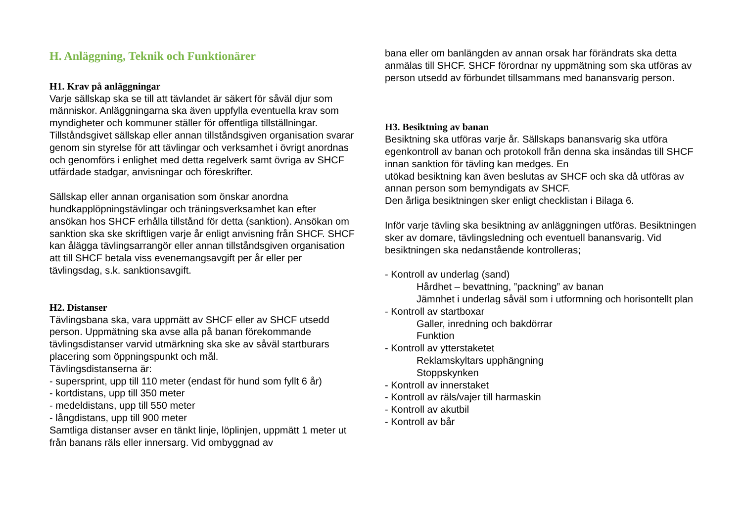H. Anläggning, Teknik och Funktionärer
H1. Krav på anläggningar
Varje sällskap ska se till att tävlandet är säkert för såväl djur som människor. Anläggningarna ska även uppfylla eventuella krav som myndigheter och kommuner ställer för offentliga tillställningar. Tillståndsgivet sällskap eller annan tillståndsgiven organisation svarar genom sin styrelse för att tävlingar och verksamhet i övrigt anordnas och genomförs i enlighet med detta regelverk samt övriga av SHCF utfärdade stadgar, anvisningar och föreskrifter.
Sällskap eller annan organisation som önskar anordna hundkapplöpningstävlingar och träningsverksamhet kan efter ansökan hos SHCF erhålla tillstånd för detta (sanktion). Ansökan om sanktion ska ske skriftligen varje år enligt anvisning från SHCF. SHCF kan ålägga tävlingsarrangör eller annan tillståndsgiven organisation att till SHCF betala viss evenemangsavgift per år eller per tävlingsdag, s.k. sanktionsavgift.
H2. Distanser
Tävlingsbana ska, vara uppmätt av SHCF eller av SHCF utsedd person. Uppmätning ska avse alla på banan förekommande tävlingsdistanser varvid utmärkning ska ske av såväl startburars placering som öppningspunkt och mål.
Tävlingsdistanserna är:
- supersprint, upp till 110 meter (endast för hund som fyllt 6 år)
- kortdistans, upp till 350 meter
- medeldistans, upp till 550 meter
- långdistans, upp till 900 meter
Samtliga distanser avser en tänkt linje, löplinjen, uppmätt 1 meter ut från banans räls eller innersarg. Vid ombyggnad av
bana eller om banlängden av annan orsak har förändrats ska detta anmälas till SHCF. SHCF förordnar ny uppmätning som ska utföras av person utsedd av förbundet tillsammans med banansvarig person.
H3. Besiktning av banan
Besiktning ska utföras varje år. Sällskaps banansvarig ska utföra egenkontroll av banan och protokoll från denna ska insändas till SHCF innan sanktion för tävling kan medges. En
utökad besiktning kan även beslutas av SHCF och ska då utföras av annan person som bemyndigats av SHCF.
Den årliga besiktningen sker enligt checklistan i Bilaga 6.
Inför varje tävling ska besiktning av anläggningen utföras. Besiktningen sker av domare, tävlingsledning och eventuell banansvarig. Vid besiktningen ska nedanstående kontrolleras;
- Kontroll av underlag (sand)
Hårdhet – bevattning, ”packning” av banan
Jämnhet i underlag såväl som i utformning och horisontellt plan
- Kontroll av startboxar
Galler, inredning och bakdörrar
Funktion
- Kontroll av ytterstaketet
Reklamskyltars upphängning
Stoppskynken
- Kontroll av innerstaket
- Kontroll av räls/vajer till harmaskin
- Kontroll av akutbil
- Kontroll av bår